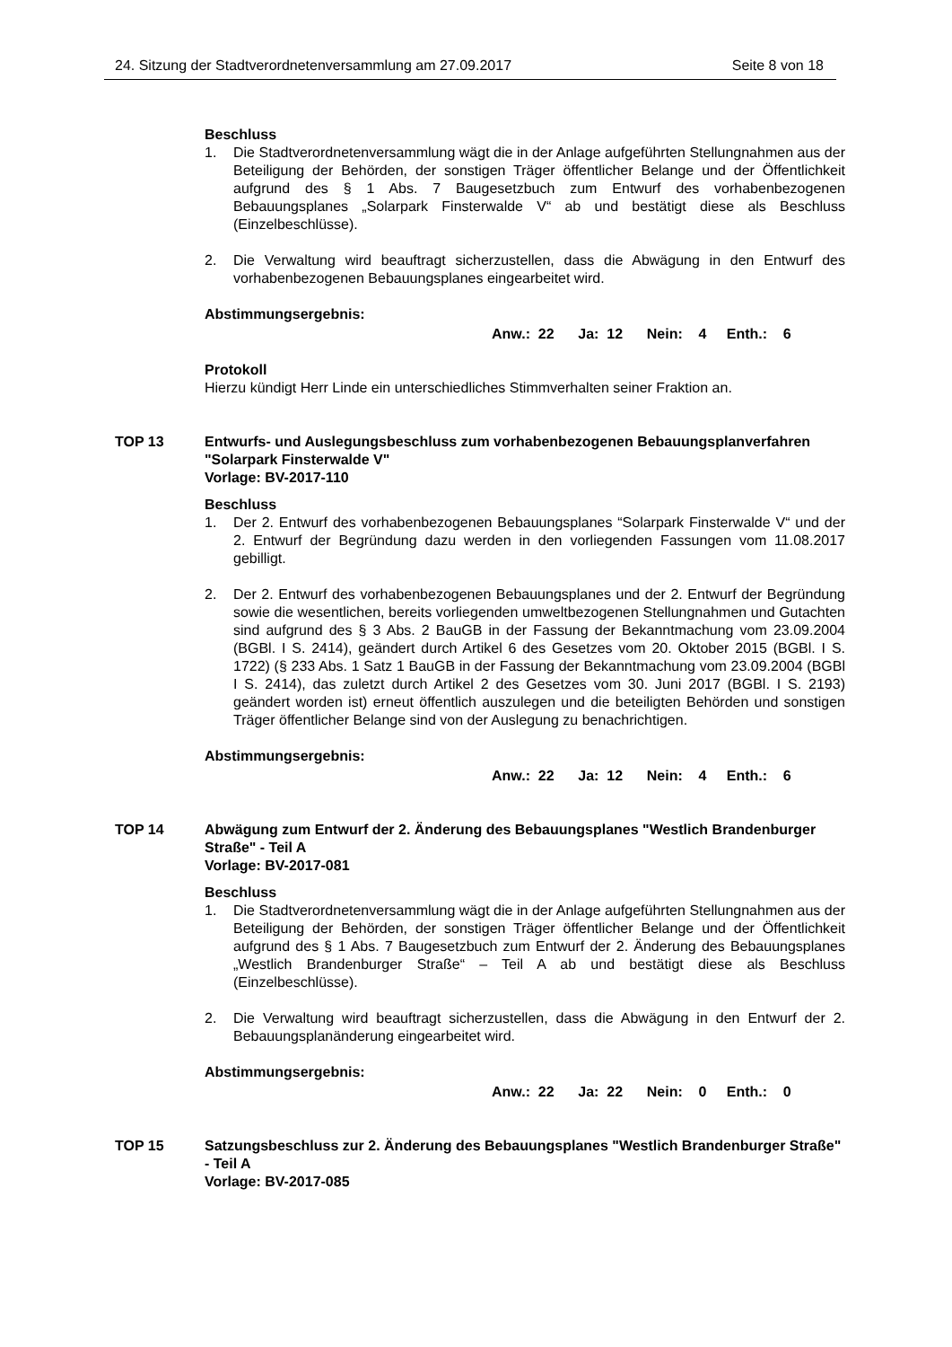24. Sitzung der Stadtverordnetenversammlung am 27.09.2017 Seite 8 von 18
Beschluss
1. Die Stadtverordnetenversammlung wägt die in der Anlage aufgeführten Stellungnahmen aus der Beteiligung der Behörden, der sonstigen Träger öffentlicher Belange und der Öffentlichkeit aufgrund des § 1 Abs. 7 Baugesetzbuch zum Entwurf des vorhabenbezogenen Bebauungsplanes „Solarpark Finsterwalde V“ ab und bestätigt diese als Beschluss (Einzelbeschlüsse).
2. Die Verwaltung wird beauftragt sicherzustellen, dass die Abwägung in den Entwurf des vorhabenbezogenen Bebauungsplanes eingearbeitet wird.
Abstimmungsergebnis:
Anw.: 22 Ja: 12 Nein: 4 Enth.: 6
Protokoll
Hierzu kündigt Herr Linde ein unterschiedliches Stimmverhalten seiner Fraktion an.
TOP 13 Entwurfs- und Auslegungsbeschluss zum vorhabenbezogenen Bebauungsplanverfahren "Solarpark Finsterwalde V"
Vorlage: BV-2017-110
Beschluss
1. Der 2. Entwurf des vorhabenbezogenen Bebauungsplanes “Solarpark Finsterwalde V“ und der 2. Entwurf der Begründung dazu werden in den vorliegenden Fassungen vom 11.08.2017 gebilligt.
2. Der 2. Entwurf des vorhabenbezogenen Bebauungsplanes und der 2. Entwurf der Begründung sowie die wesentlichen, bereits vorliegenden umweltbezogenen Stellungnahmen und Gutachten sind aufgrund des § 3 Abs. 2 BauGB in der Fassung der Bekanntmachung vom 23.09.2004 (BGBl. I S. 2414), geändert durch Artikel 6 des Gesetzes vom 20. Oktober 2015 (BGBl. I S. 1722) (§ 233 Abs. 1 Satz 1 BauGB in der Fassung der Bekanntmachung vom 23.09.2004 (BGBl I S. 2414), das zuletzt durch Artikel 2 des Gesetzes vom 30. Juni 2017 (BGBl. I S. 2193) geändert worden ist) erneut öffentlich auszulegen und die beteiligten Behörden und sonstigen Träger öffentlicher Belange sind von der Auslegung zu benachrichtigen.
Abstimmungsergebnis:
Anw.: 22 Ja: 12 Nein: 4 Enth.: 6
TOP 14 Abwägung zum Entwurf der 2. Änderung des Bebauungsplanes "Westlich Brandenburger Straße" - Teil A
Vorlage: BV-2017-081
Beschluss
1. Die Stadtverordnetenversammlung wägt die in der Anlage aufgeführten Stellungnahmen aus der Beteiligung der Behörden, der sonstigen Träger öffentlicher Belange und der Öffentlichkeit aufgrund des § 1 Abs. 7 Baugesetzbuch zum Entwurf der 2. Änderung des Bebauungsplanes „Westlich Brandenburger Straße“ – Teil A ab und bestätigt diese als Beschluss (Einzelbeschlüsse).
2. Die Verwaltung wird beauftragt sicherzustellen, dass die Abwägung in den Entwurf der 2. Bebauungsplanänderung eingearbeitet wird.
Abstimmungsergebnis:
Anw.: 22 Ja: 22 Nein: 0 Enth.: 0
TOP 15 Satzungsbeschluss zur 2. Änderung des Bebauungsplanes "Westlich Brandenburger Straße" - Teil A
Vorlage: BV-2017-085